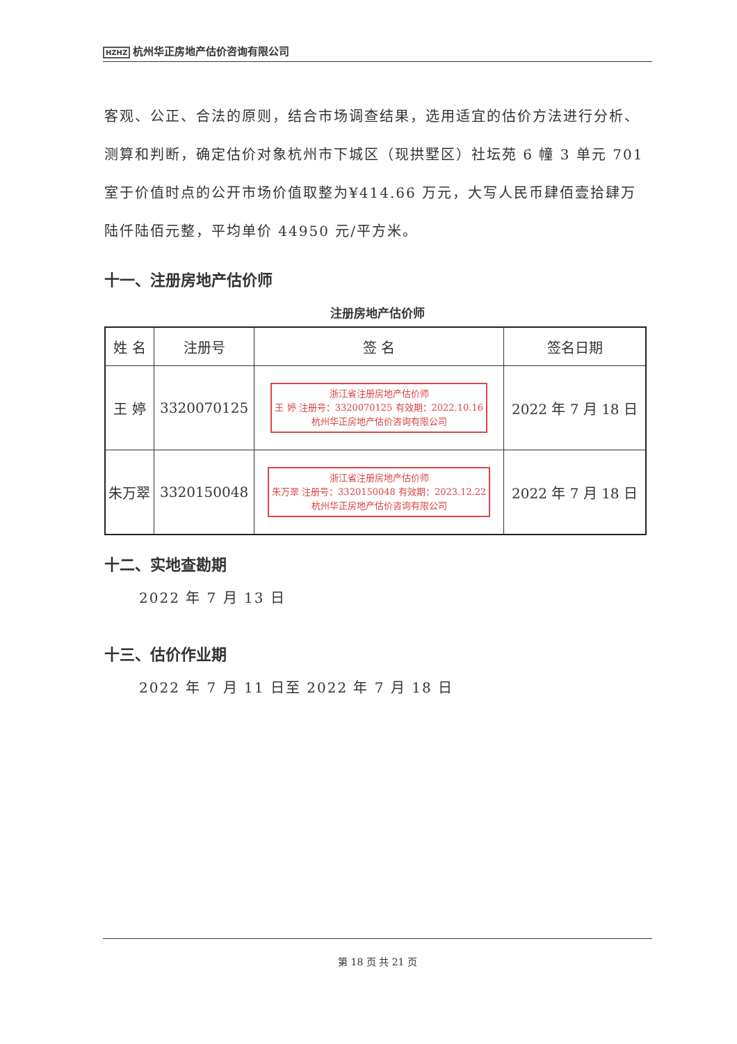HZHZ 杭州华正房地产估价咨询有限公司
客观、公正、合法的原则，结合市场调查结果，选用适宜的估价方法进行分析、测算和判断，确定估价对象杭州市下城区（现拱墅区）社坛苑 6 幢 3 单元 701 室于价值时点的公开市场价值取整为¥414.66 万元，大写人民币肆佰壹拾肆万陆仟陆佰元整，平均单价 44950 元/平方米。
十一、注册房地产估价师
注册房地产估价师
| 姓 名 | 注册号 | 签 名 | 签名日期 |
| --- | --- | --- | --- |
| 王 婷 | 3320070125 | 浙江省注册房地产估价师 王 婷 注册号：3320070125 有效期：2022.10.16 杭州华正房地产估价咨询有限公司 | 2022 年 7 月 18 日 |
| 朱万翠 | 3320150048 | 浙江省注册房地产估价师 朱万翠 注册号：3320150048 有效期：2023.12.22 杭州华正房地产估价咨询有限公司 | 2022 年 7 月 18 日 |
十二、实地查勘期
2022 年 7 月 13 日
十三、估价作业期
2022 年 7 月 11 日至 2022 年 7 月 18 日
第 18 页 共 21 页